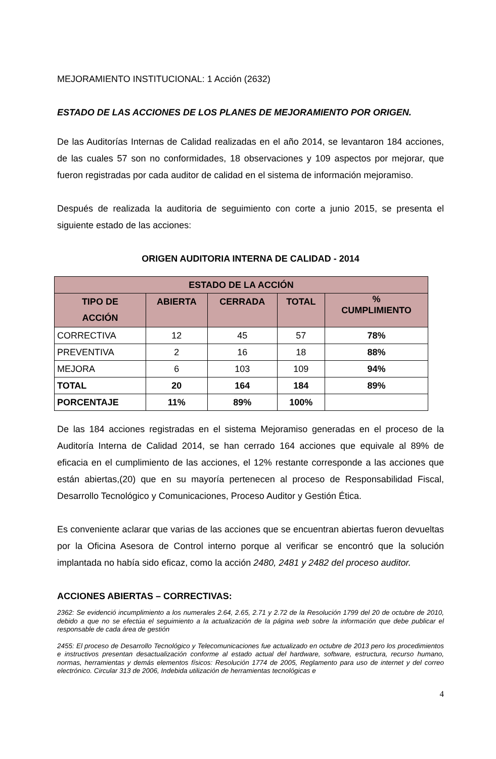MEJORAMIENTO INSTITUCIONAL: 1 Acción (2632)
ESTADO DE LAS ACCIONES DE LOS PLANES DE MEJORAMIENTO POR ORIGEN.
De las Auditorías Internas de Calidad realizadas en el año 2014, se levantaron 184 acciones, de las cuales 57 son no conformidades, 18 observaciones y 109 aspectos por mejorar, que fueron registradas por cada auditor de calidad en el sistema de información mejoramiso.
Después de realizada la auditoria de seguimiento con corte a junio 2015, se presenta el siguiente estado de las acciones:
ORIGEN AUDITORIA INTERNA DE CALIDAD - 2014
| ESTADO DE LA ACCIÓN | | | | |
| --- | --- | --- | --- | --- |
| TIPO DE ACCIÓN | ABIERTA | CERRADA | TOTAL | % CUMPLIMIENTO |
| CORRECTIVA | 12 | 45 | 57 | 78% |
| PREVENTIVA | 2 | 16 | 18 | 88% |
| MEJORA | 6 | 103 | 109 | 94% |
| TOTAL | 20 | 164 | 184 | 89% |
| PORCENTAJE | 11% | 89% | 100% | |
De las 184 acciones registradas en el sistema Mejoramiso generadas en el proceso de la Auditoría Interna de Calidad 2014, se han cerrado 164 acciones que equivale al 89% de eficacia en el cumplimiento de las acciones, el 12% restante corresponde a las acciones que están abiertas,(20) que en su mayoría pertenecen al proceso de Responsabilidad Fiscal, Desarrollo Tecnológico y Comunicaciones, Proceso Auditor y Gestión Ética.
Es conveniente aclarar que varias de las acciones que se encuentran abiertas fueron devueltas por la Oficina Asesora de Control interno porque al verificar se encontró que la solución implantada no había sido eficaz, como la acción 2480, 2481 y 2482 del proceso auditor.
ACCIONES ABIERTAS – CORRECTIVAS:
2362: Se evidenció incumplimiento a los numerales 2.64, 2.65, 2.71 y 2.72 de la Resolución 1799 del 20 de octubre de 2010, debido a que no se efectúa el seguimiento a la actualización de la página web sobre la información que debe publicar el responsable de cada área de gestión
2455: El proceso de Desarrollo Tecnológico y Telecomunicaciones fue actualizado en octubre de 2013 pero los procedimientos e instructivos presentan desactualización conforme al estado actual del hardware, software, estructura, recurso humano, normas, herramientas y demás elementos físicos: Resolución 1774 de 2005, Reglamento para uso de internet y del correo electrónico. Circular 313 de 2006, Indebida utilización de herramientas tecnológicas e
4